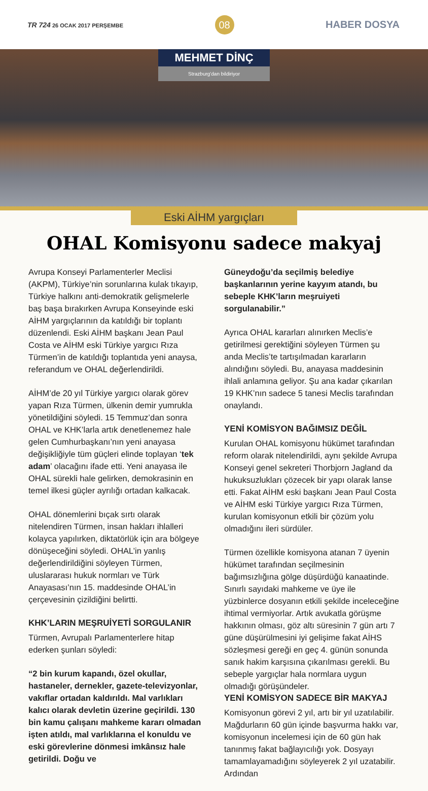TR 724 26 OCAK 2017 PERŞEMBE
08
HABER DOSYA
MEHMET DİNÇ
Strazburg'dan bildiriyor
Eski AİHM yargıçları
OHAL Komisyonu sadece makyaj
Avrupa Konseyi Parlamenterler Meclisi (AKPM), Türkiye’nin sorunlarına kulak tıkayıp, Türkiye halkını anti-demokratik gelişmelerle baş başa bırakırken Avrupa Konseyinde eski AİHM yargıçlarının da katıldığı bir toplantı düzenlendi. Eski AİHM başkanı Jean Paul Costa ve AİHM eski Türkiye yargıcı Rıza Türmen’in de katıldığı toplantıda yeni anaysa, referandum ve OHAL değerlendirildi.
AİHM’de 20 yıl Türkiye yargıcı olarak görev yapan Rıza Türmen, ülkenin demir yumrukla yönetildiğini söyledi. 15 Temmuz’dan sonra OHAL ve KHK’larla artık denetlenemez hale gelen Cumhurbaşkanı’nın yeni anayasa değişikliğiyle tüm güçleri elinde toplayan ‘tek adam’ olacağını ifade etti. Yeni anayasa ile OHAL sürekli hale gelirken, demokrasinin en temel ilkesi güçler ayrılığı ortadan kalkacak.
OHAL dönemlerini bıçak sırtı olarak nitelendiren Türmen, insan hakları ihlalleri kolayca yapılırken, diktatörlük için ara bölgeye dönüşeceğini söyledi. OHAL’in yanlış değerlendirildiğini söyleyen Türmen, uluslararası hukuk normları ve Türk Anayasası’nın 15. maddesinde OHAL’in çerçevesinin çizildiğini belirtti.
KHK’LARIN MEŞRUİYETİ SORGULANIR
Türmen, Avrupalı Parlamenterlere hitap ederken şunları söyledi:
“2 bin kurum kapandı, özel okullar, hastaneler, dernekler, gazete-televizyonlar, vakıflar ortadan kaldırıldı. Mal varlıkları kalıcı olarak devletin üzerine geçirildi. 130 bin kamu çalışanı mahkeme kararı olmadan işten atıldı, mal varlıklarına el konuldu ve eski görevlerine dönmesi imkânsız hale getirildi. Doğu ve
Güneydoğu’da seçilmiş belediye başkanlarının yerine kayyım atandı, bu sebeple KHK’ların meşruiyeti sorgulanabilir.”
Ayrıca OHAL kararları alınırken Meclis’e getirilmesi gerektiğini söyleyen Türmen şu anda Meclis’te tartışılmadan kararların alındığını söyledi. Bu, anayasa maddesinin ihlali anlamına geliyor. Şu ana kadar çıkarılan 19 KHK’nın sadece 5 tanesi Meclis tarafından onaylandı.
YENİ KOMİSYON BAĞIMSIZ DEĞİL
Kurulan OHAL komisyonu hükümet tarafından reform olarak nitelendirildi, aynı şekilde Avrupa Konseyi genel sekreteri Thorbjorn Jagland da hukuksuzlukları çözecek bir yapı olarak lanse etti. Fakat AİHM eski başkanı Jean Paul Costa ve AİHM eski Türkiye yargıcı Rıza Türmen, kurulan komisyonun etkili bir çözüm yolu olmadığını ileri sürdüler.
Türmen özellikle komisyona atanan 7 üyenin hükümet tarafından seçilmesinin bağımsızlığına gölge düşürdüğü kanaatinde. Sınırlı sayıdaki mahkeme ve üye ile yüzbinlerce dosyanın etkili şekilde inceleceğine ihtimal vermiyorlar. Artık avukatla görüşme hakkının olması, göz altı süresinin 7 gün artı 7 güne düşürülmesini iyi gelişime fakat AİHS sözleşmesi gereği en geç 4. günün sonunda sanık hakim karşısına çıkarılması gerekli. Bu sebeple yargıçlar hala normlara uygun olmadığı görüşündeler.
YENİ KOMİSYON SADECE BİR MAKYAJ
Komisyonun görevi 2 yıl, artı bir yıl uzatılabilir. Mağdurların 60 gün içinde başvurma hakkı var, komisyonun incelemesi için de 60 gün hak tanınmış fakat bağlayıcılığı yok. Dosyayı tamamlayamadığını söyleyerek 2 yıl uzatabilir. Ardından